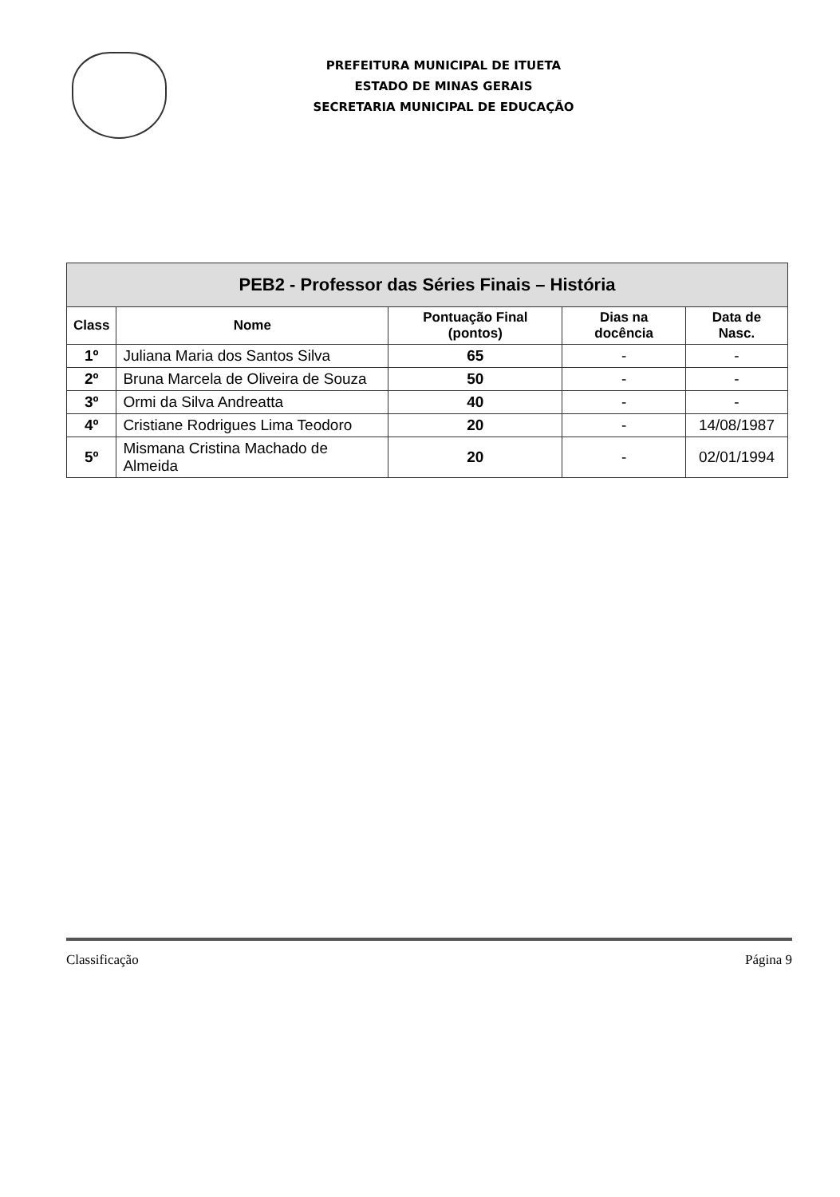PREFEITURA MUNICIPAL DE ITUETA
ESTADO DE MINAS GERAIS
SECRETARIA MUNICIPAL DE EDUCAÇÃO
| PEB2 - Professor das Séries Finais – História | | | | |
| --- | --- | --- | --- | --- |
| Class | Nome | Pontuação Final (pontos) | Dias na docência | Data de Nasc. |
| 1º | Juliana Maria dos Santos Silva | 65 | - | - |
| 2º | Bruna Marcela de Oliveira de Souza | 50 | - | - |
| 3º | Ormi da Silva Andreatta | 40 | - | - |
| 4º | Cristiane Rodrigues Lima Teodoro | 20 | - | 14/08/1987 |
| 5º | Mismana Cristina Machado de Almeida | 20 | - | 02/01/1994 |
Classificação Página 9